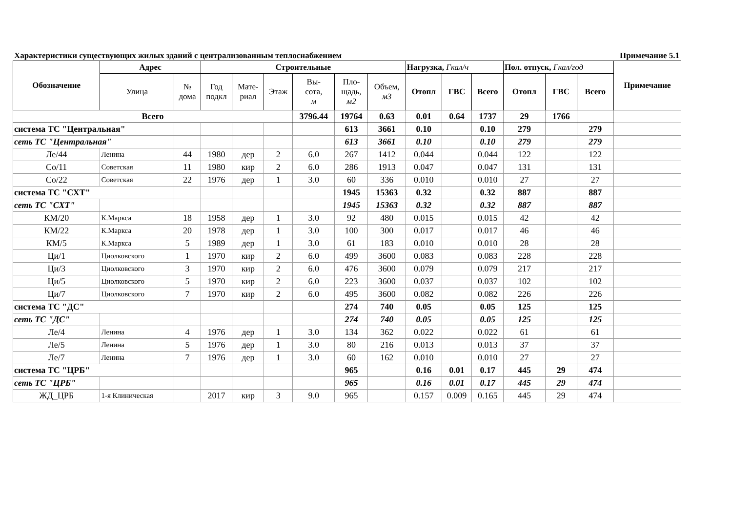Характеристики существующих жилых зданий с централизованным теплоснабжением Примечание 5.1
| Обозначение | Адрес | | Строительные | | | | | | Нагрузка, Гкал/ч | | | Пол. отпуск, Гкал/год | | | Примечание |
| --- | --- | --- | --- | --- | --- | --- | --- | --- | --- | --- | --- | --- | --- | --- | --- |
| | Улица | № дома | Год подкл | Мате- риал | Этаж | Вы- сота, м | Пло- щадь, м2 | Объем, м3 | Отопл | ГВС | Всего | Отопл | ГВС | Всего | |
| Всего | | | | | | 3796.44 | 19764 | 0.63 | 0.01 | 0.64 | 1737 | 29 | 1766 | | |
| система ТС "Центральная" | | | | | | | 613 | 3661 | 0.10 | | 0.10 | 279 | | 279 | |
| сеть ТС "Центральная" | | | | | | | 613 | 3661 | 0.10 | | 0.10 | 279 | | 279 | |
| Ле/44 | Ленина | 44 | 1980 | дер | 2 | 6.0 | 267 | 1412 | 0.044 | | 0.044 | 122 | | 122 | |
| Со/11 | Советская | 11 | 1980 | кир | 2 | 6.0 | 286 | 1913 | 0.047 | | 0.047 | 131 | | 131 | |
| Со/22 | Советская | 22 | 1976 | дер | 1 | 3.0 | 60 | 336 | 0.010 | | 0.010 | 27 | | 27 | |
| система ТС "СХТ" | | | | | | | 1945 | 15363 | 0.32 | | 0.32 | 887 | | 887 | |
| сеть ТС "СХТ" | | | | | | | 1945 | 15363 | 0.32 | | 0.32 | 887 | | 887 | |
| КМ/20 | К.Маркса | 18 | 1958 | дер | 1 | 3.0 | 92 | 480 | 0.015 | | 0.015 | 42 | | 42 | |
| КМ/22 | К.Маркса | 20 | 1978 | дер | 1 | 3.0 | 100 | 300 | 0.017 | | 0.017 | 46 | | 46 | |
| КМ/5 | К.Маркса | 5 | 1989 | дер | 1 | 3.0 | 61 | 183 | 0.010 | | 0.010 | 28 | | 28 | |
| Ци/1 | Циолковского | 1 | 1970 | кир | 2 | 6.0 | 499 | 3600 | 0.083 | | 0.083 | 228 | | 228 | |
| Ци/3 | Циолковского | 3 | 1970 | кир | 2 | 6.0 | 476 | 3600 | 0.079 | | 0.079 | 217 | | 217 | |
| Ци/5 | Циолковского | 5 | 1970 | кир | 2 | 6.0 | 223 | 3600 | 0.037 | | 0.037 | 102 | | 102 | |
| Ци/7 | Циолковского | 7 | 1970 | кир | 2 | 6.0 | 495 | 3600 | 0.082 | | 0.082 | 226 | | 226 | |
| система ТС "ДС" | | | | | | | 274 | 740 | 0.05 | | 0.05 | 125 | | 125 | |
| сеть ТС "ДС" | | | | | | | 274 | 740 | 0.05 | | 0.05 | 125 | | 125 | |
| Ле/4 | Ленина | 4 | 1976 | дер | 1 | 3.0 | 134 | 362 | 0.022 | | 0.022 | 61 | | 61 | |
| Ле/5 | Ленина | 5 | 1976 | дер | 1 | 3.0 | 80 | 216 | 0.013 | | 0.013 | 37 | | 37 | |
| Ле/7 | Ленина | 7 | 1976 | дер | 1 | 3.0 | 60 | 162 | 0.010 | | 0.010 | 27 | | 27 | |
| система ТС "ЦРБ" | | | | | | | 965 | | 0.16 | 0.01 | 0.17 | 445 | 29 | 474 | |
| сеть ТС "ЦРБ" | | | | | | | 965 | | 0.16 | 0.01 | 0.17 | 445 | 29 | 474 | |
| ЖД_ЦРБ | 1-я Клиническая | | 2017 | кир | 3 | 9.0 | 965 | | 0.157 | 0.009 | 0.165 | 445 | 29 | 474 | |